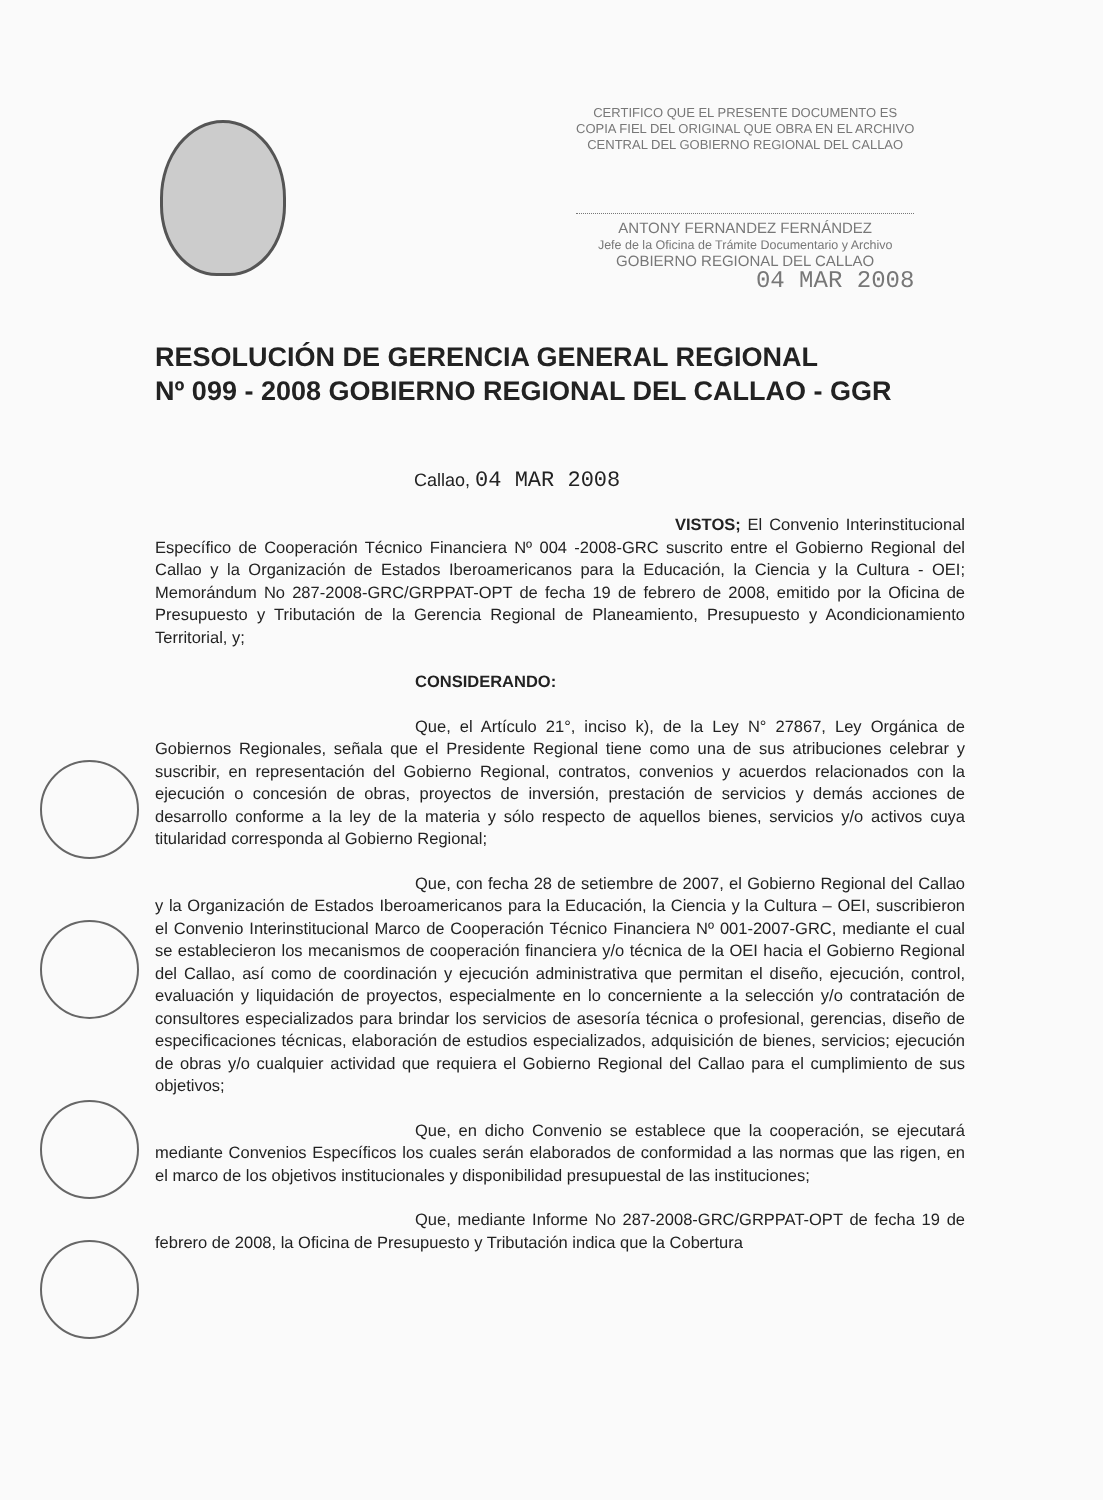CERTIFICO QUE EL PRESENTE DOCUMENTO ES
COPIA FIEL DEL ORIGINAL QUE OBRA EN EL ARCHIVO
CENTRAL DEL GOBIERNO REGIONAL DEL CALLAO
ANTONY FERNANDEZ FERNÁNDEZ
Jefe de la Oficina de Trámite Documentario y Archivo
GOBIERNO REGIONAL DEL CALLAO
04 MAR 2008
RESOLUCIÓN DE GERENCIA GENERAL REGIONAL
Nº 099 - 2008 GOBIERNO REGIONAL DEL CALLAO - GGR
Callao, 04 MAR 2008
VISTOS; El Convenio Interinstitucional Específico de Cooperación Técnico Financiera Nº 004 -2008-GRC suscrito entre el Gobierno Regional del Callao y la Organización de Estados Iberoamericanos para la Educación, la Ciencia y la Cultura - OEI; Memorándum No 287-2008-GRC/GRPPAT-OPT de fecha 19 de febrero de 2008, emitido por la Oficina de Presupuesto y Tributación de la Gerencia Regional de Planeamiento, Presupuesto y Acondicionamiento Territorial, y;
CONSIDERANDO:
Que, el Artículo 21°, inciso k), de la Ley N° 27867, Ley Orgánica de Gobiernos Regionales, señala que el Presidente Regional tiene como una de sus atribuciones celebrar y suscribir, en representación del Gobierno Regional, contratos, convenios y acuerdos relacionados con la ejecución o concesión de obras, proyectos de inversión, prestación de servicios y demás acciones de desarrollo conforme a la ley de la materia y sólo respecto de aquellos bienes, servicios y/o activos cuya titularidad corresponda al Gobierno Regional;
Que, con fecha 28 de setiembre de 2007, el Gobierno Regional del Callao y la Organización de Estados Iberoamericanos para la Educación, la Ciencia y la Cultura – OEI, suscribieron el Convenio Interinstitucional Marco de Cooperación Técnico Financiera Nº 001-2007-GRC, mediante el cual se establecieron los mecanismos de cooperación financiera y/o técnica de la OEI hacia el Gobierno Regional del Callao, así como de coordinación y ejecución administrativa que permitan el diseño, ejecución, control, evaluación y liquidación de proyectos, especialmente en lo concerniente a la selección y/o contratación de consultores especializados para brindar los servicios de asesoría técnica o profesional, gerencias, diseño de especificaciones técnicas, elaboración de estudios especializados, adquisición de bienes, servicios; ejecución de obras y/o cualquier actividad que requiera el Gobierno Regional del Callao para el cumplimiento de sus objetivos;
Que, en dicho Convenio se establece que la cooperación, se ejecutará mediante Convenios Específicos los cuales serán elaborados de conformidad a las normas que las rigen, en el marco de los objetivos institucionales y disponibilidad presupuestal de las instituciones;
Que, mediante Informe No 287-2008-GRC/GRPPAT-OPT de fecha 19 de febrero de 2008, la Oficina de Presupuesto y Tributación indica que la Cobertura